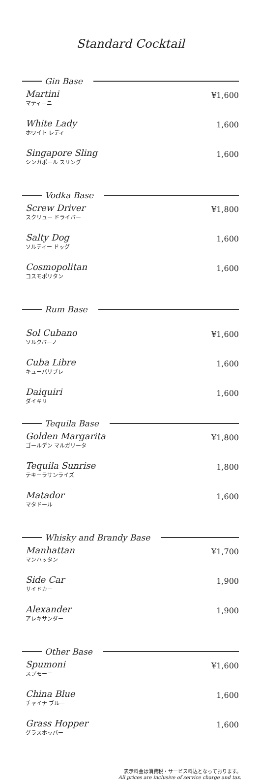Standard Cocktail
Gin Base
Martini
マティーニ
¥1,600
White Lady
ホワイト レディ
1,600
Singapore Sling
シンガポール スリング
1,600
Vodka Base
Screw Driver
スクリュー ドライバー
¥1,800
Salty Dog
ソルティー ドッグ
1,600
Cosmopolitan
コスモポリタン
1,600
Rum Base
Sol Cubano
ソルクバーノ
¥1,600
Cuba Libre
キューバリブレ
1,600
Daiquiri
ダイキリ
1,600
Tequila Base
Golden Margarita
ゴールデン マルガリータ
¥1,800
Tequila Sunrise
テキーラサンライズ
1,800
Matador
マタドール
1,600
Whisky and Brandy Base
Manhattan
マンハッタン
¥1,700
Side Car
サイドカー
1,900
Alexander
アレキサンダー
1,900
Other Base
Spumoni
スプモーニ
¥1,600
China Blue
チャイナ ブルー
1,600
Grass Hopper
グラスホッパー
1,600
表示料金は消費税・サービス料込となっております。
All prices are inclusive of service charge and tax.